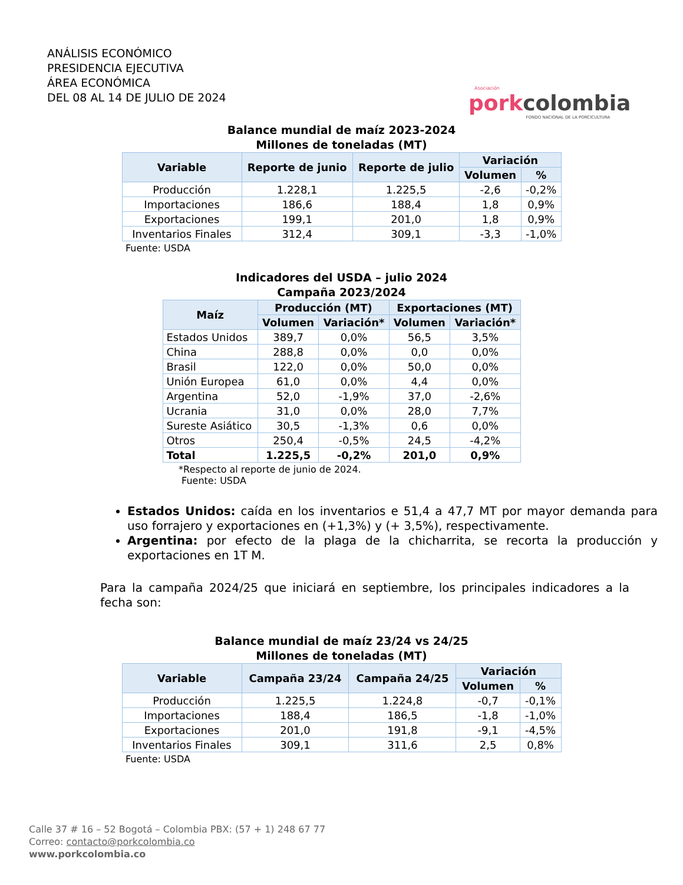ANÁLISIS ECONÓMICO
PRESIDENCIA EJECUTIVA
ÁREA ECONÓMICA
DEL 08 AL 14 DE JULIO DE 2024
Asociación
pork colombia
FONDO NACIONAL DE LA PORCICULTURA
Balance mundial de maíz 2023-2024
Millones de toneladas (MT)
| Variable | Reporte de junio | Reporte de julio | Variación | |
| --- | --- | --- | --- | --- |
| | | | Volumen | % |
| Producción | 1.228,1 | 1.225,5 | -2,6 | -0,2% |
| Importaciones | 186,6 | 188,4 | 1,8 | 0,9% |
| Exportaciones | 199,1 | 201,0 | 1,8 | 0,9% |
| Inventarios Finales | 312,4 | 309,1 | -3,3 | -1,0% |
Fuente: USDA
Indicadores del USDA – julio 2024
Campaña 2023/2024
| Maíz | Producción (MT) | | Exportaciones (MT) | |
| --- | --- | --- | --- | --- |
| | Volumen | Variación* | Volumen | Variación* |
| Estados Unidos | 389,7 | 0,0% | 56,5 | 3,5% |
| China | 288,8 | 0,0% | 0,0 | 0,0% |
| Brasil | 122,0 | 0,0% | 50,0 | 0,0% |
| Unión Europea | 61,0 | 0,0% | 4,4 | 0,0% |
| Argentina | 52,0 | -1,9% | 37,0 | -2,6% |
| Ucrania | 31,0 | 0,0% | 28,0 | 7,7% |
| Sureste Asiático | 30,5 | -1,3% | 0,6 | 0,0% |
| Otros | 250,4 | -0,5% | 24,5 | -4,2% |
| Total | 1.225,5 | -0,2% | 201,0 | 0,9% |
*Respecto al reporte de junio de 2024.
Fuente: USDA
Estados Unidos: caída en los inventarios e 51,4 a 47,7 MT por mayor demanda para uso forrajero y exportaciones en (+1,3%) y (+ 3,5%), respectivamente.
Argentina: por efecto de la plaga de la chicharrita, se recorta la producción y exportaciones en 1T M.
Para la campaña 2024/25 que iniciará en septiembre, los principales indicadores a la fecha son:
Balance mundial de maíz 23/24 vs 24/25
Millones de toneladas (MT)
| Variable | Campaña 23/24 | Campaña 24/25 | Variación | |
| --- | --- | --- | --- | --- |
| | | | Volumen | % |
| Producción | 1.225,5 | 1.224,8 | -0,7 | -0,1% |
| Importaciones | 188,4 | 186,5 | -1,8 | -1,0% |
| Exportaciones | 201,0 | 191,8 | -9,1 | -4,5% |
| Inventarios Finales | 309,1 | 311,6 | 2,5 | 0,8% |
Fuente: USDA
Calle 37 # 16 – 52 Bogotá – Colombia PBX: (57 + 1) 248 67 77
Correo: contacto@porkcolombia.co
www.porkcolombia.co